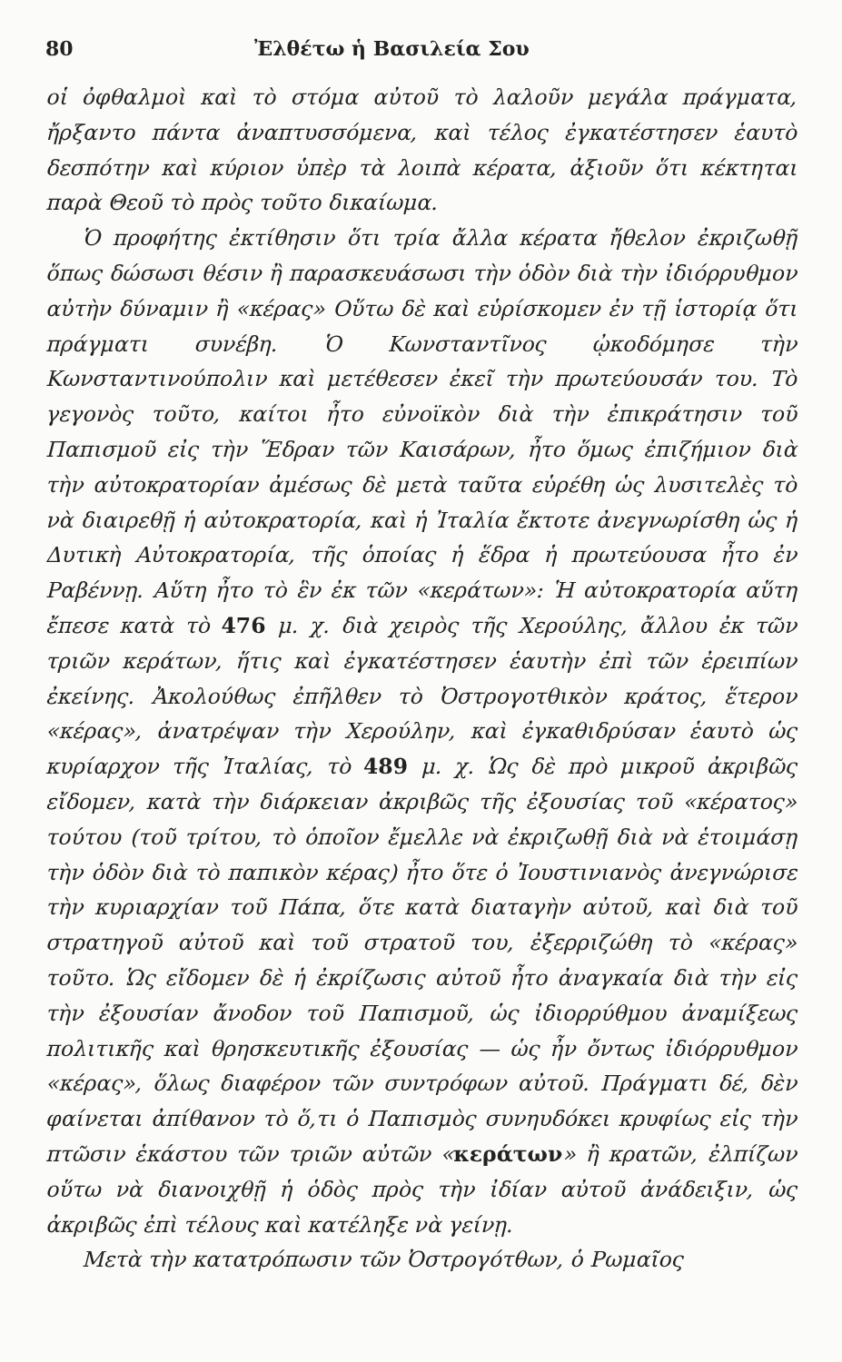80 Ἐλθέτω ἡ Βασιλεία Σου
οἱ ὀφθαλμοὶ καὶ τὸ στόμα αὐτοῦ τὸ λαλοῦν μεγάλα πράγματα, ἤρξαντο πάντα ἀναπτυσσόμενα, καὶ τέλος ἐγκατέστησεν ἑαυτὸ δεσπότην καὶ κύριον ὑπὲρ τὰ λοιπὰ κέρατα, ἀξιοῦν ὅτι κέκτηται παρὰ Θεοῦ τὸ πρὸς τοῦτο δικαίωμα.
Ὁ προφήτης ἐκτίθησιν ὅτι τρία ἄλλα κέρατα ἤθελον ἐκριζωθῇ ὅπως δώσωσι θέσιν ἢ παρασκευάσωσι τὴν ὁδὸν διὰ τὴν ἰδιόρρυθμον αὐτὴν δύναμιν ἢ «κέρας» Οὕτω δὲ καὶ εὑρίσκομεν ἐν τῇ ἱστορίᾳ ὅτι πράγματι συνέβη. Ὁ Κωνσταντῖνος ᾠκοδόμησε τὴν Κωνσταντινούπολιν καὶ μετέθεσεν ἐκεῖ τὴν πρωτεύουσάν του. Τὸ γεγονὸς τοῦτο, καίτοι ἦτο εὐνοϊκὸν διὰ τὴν ἐπικράτησιν τοῦ Παπισμοῦ εἰς τὴν Ἕδραν τῶν Καισάρων, ἦτο ὅμως ἐπιζήμιον διὰ τὴν αὐτοκρατορίαν ἀμέσως δὲ μετὰ ταῦτα εὑρέθη ὡς λυσιτελὲς τὸ νὰ διαιρεθῇ ἡ αὐτοκρατορία, καὶ ἡ Ἰταλία ἔκτοτε ἀνεγνωρίσθη ὡς ἡ Δυτικὴ Αὐτοκρατορία, τῆς ὁποίας ἡ ἕδρα ἡ πρωτεύουσα ἦτο ἐν Ραβέννῃ. Αὕτη ἦτο τὸ ἓν ἐκ τῶν «κεράτων»: Ἡ αὐτοκρατορία αὕτη ἔπεσε κατὰ τὸ 476 μ. χ. διὰ χειρὸς τῆς Χερούλης, ἄλλου ἐκ τῶν τριῶν κεράτων, ἥτις καὶ ἐγκατέστησεν ἑαυτὴν ἐπὶ τῶν ἐρειπίων ἐκείνης. Ἀκολούθως ἐπῆλθεν τὸ Ὀστρογοτθικὸν κράτος, ἕτερον «κέρας», ἀνατρέψαν τὴν Χερούλην, καὶ ἐγκαθιδρύσαν ἑαυτὸ ὡς κυρίαρχον τῆς Ἰταλίας, τὸ 489 μ. χ. Ὡς δὲ πρὸ μικροῦ ἀκριβῶς εἴδομεν, κατὰ τὴν διάρκειαν ἀκριβῶς τῆς ἐξουσίας τοῦ «κέρατος» τούτου (τοῦ τρίτου, τὸ ὁποῖον ἔμελλε νὰ ἐκριζωθῇ διὰ νὰ ἑτοιμάσῃ τὴν ὁδὸν διὰ τὸ παπικὸν κέρας) ἦτο ὅτε ὁ Ἰουστινιανὸς ἀνεγνώρισε τὴν κυριαρχίαν τοῦ Πάπα, ὅτε κατὰ διαταγὴν αὐτοῦ, καὶ διὰ τοῦ στρατηγοῦ αὐτοῦ καὶ τοῦ στρατοῦ του, ἐξερριζώθη τὸ «κέρας» τοῦτο. Ὡς εἴδομεν δὲ ἡ ἐκρίζωσις αὐτοῦ ἦτο ἀναγκαία διὰ τὴν εἰς τὴν ἐξουσίαν ἄνοδον τοῦ Παπισμοῦ, ὡς ἰδιορρύθμου ἀναμίξεως πολιτικῆς καὶ θρησκευτικῆς ἐξουσίας — ὡς ἦν ὄντως ἰδιόρρυθμον «κέρας», ὅλως διαφέρον τῶν συντρόφων αὐτοῦ. Πράγματι δέ, δὲν φαίνεται ἀπίθανον τὸ ὅ,τι ὁ Παπισμὸς συνηυδόκει κρυφίως εἰς τὴν πτῶσιν ἑκάστου τῶν τριῶν αὐτῶν «κεράτων» ἢ κρατῶν, ἐλπίζων οὕτω νὰ διανοιχθῇ ἡ ὁδὸς πρὸς τὴν ἰδίαν αὐτοῦ ἀνάδειξιν, ὡς ἀκριβῶς ἐπὶ τέλους καὶ κατέληξε νὰ γείνῃ.
Μετὰ τὴν κατατρόπωσιν τῶν Ὀστρογότθων, ὁ Ρωμαῖος